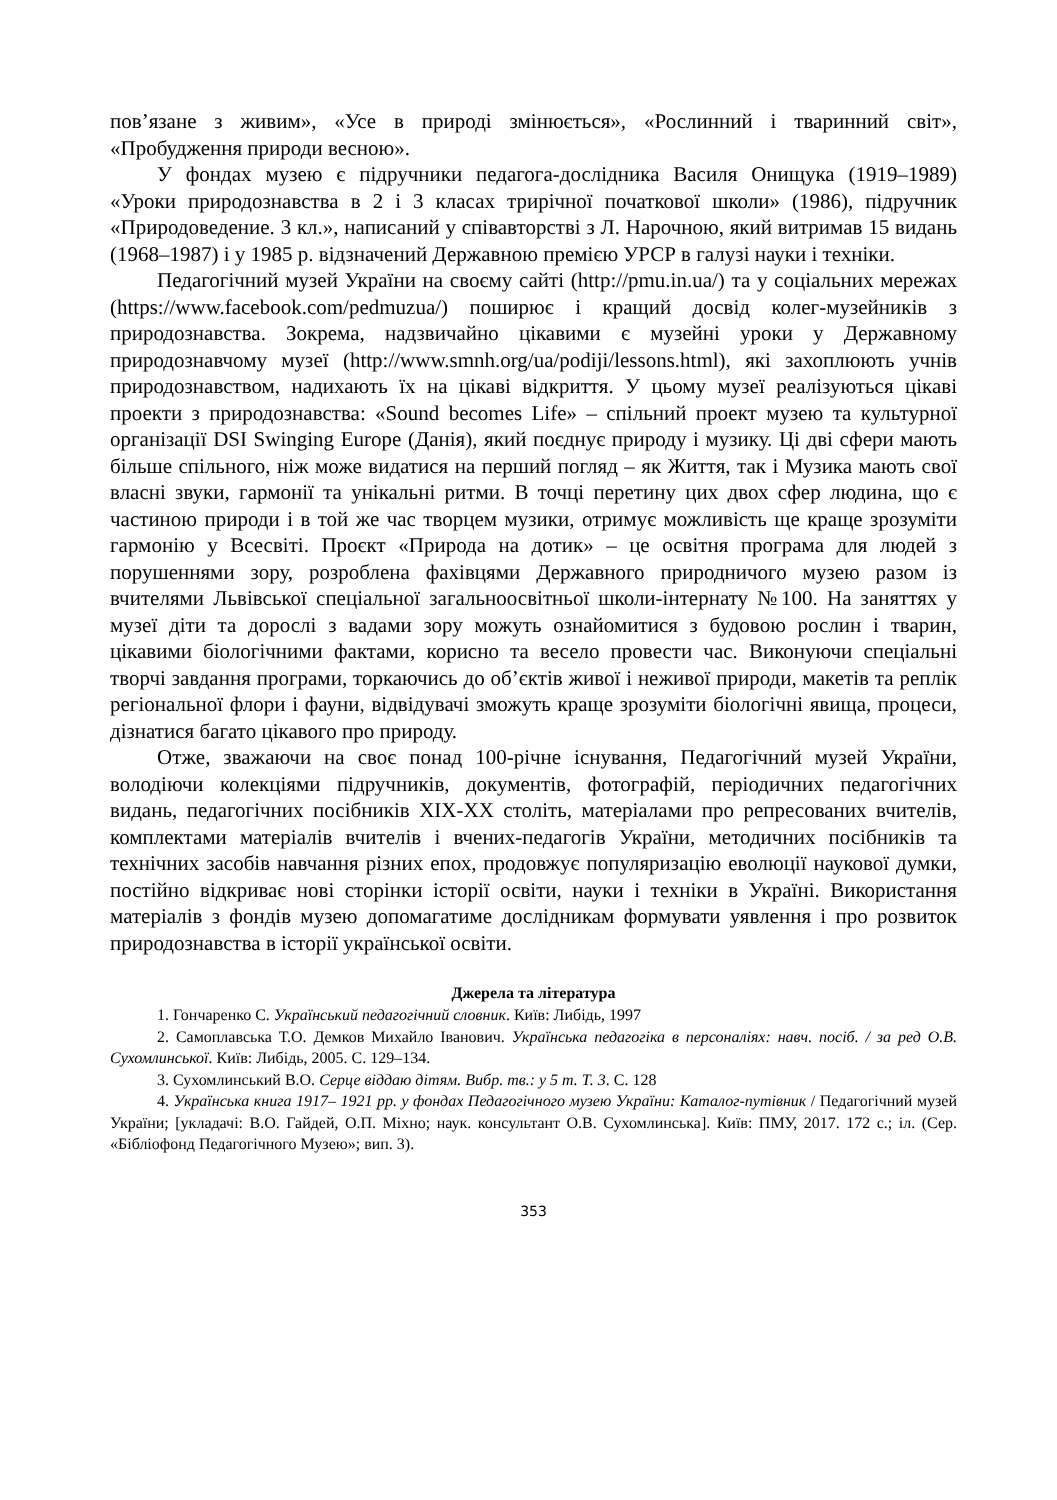пов’язане з живим», «Усе в природі змінюється», «Рослинний і тваринний світ», «Пробудження природи весною».
У фондах музею є підручники педагога-дослідника Василя Онищука (1919–1989) «Уроки природознавства в 2 і 3 класах трирічної початкової школи» (1986), підручник «Природоведение. 3 кл.», написаний у співавторстві з Л. Нарочною, який витримав 15 видань (1968–1987) і у 1985 р. відзначений Державною премією УРСР в галузі науки і техніки.
Педагогічний музей України на своєму сайті (http://pmu.in.ua/) та у соціальних мережах (https://www.facebook.com/pedmuzua/) поширює і кращий досвід колег-музейників з природознавства. Зокрема, надзвичайно цікавими є музейні уроки у Державному природознавчому музеї (http://www.smnh.org/ua/podiji/lessons.html), які захоплюють учнів природознавством, надихають їх на цікаві відкриття. У цьому музеї реалізуються цікаві проекти з природознавства: «Sound becomes Life» – спільний проект музею та культурної організації DSI Swinging Europe (Данія), який поєднує природу і музику. Ці дві сфери мають більше спільного, ніж може видатися на перший погляд – як Життя, так і Музика мають свої власні звуки, гармонії та унікальні ритми. В точці перетину цих двох сфер людина, що є частиною природи і в той же час творцем музики, отримує можливість ще краще зрозуміти гармонію у Всесвіті. Проєкт «Природа на дотик» – це освітня програма для людей з порушеннями зору, розроблена фахівцями Державного природничого музею разом із вчителями Львівської спеціальної загальноосвітньої школи-інтернату №100. На заняттях у музеї діти та дорослі з вадами зору можуть ознайомитися з будовою рослин і тварин, цікавими біологічними фактами, корисно та весело провести час. Виконуючи спеціальні творчі завдання програми, торкаючись до об’єктів живої і неживої природи, макетів та реплік регіональної флори і фауни, відвідувачі зможуть краще зрозуміти біологічні явища, процеси, дізнатися багато цікавого про природу.
Отже, зважаючи на своє понад 100-річне існування, Педагогічний музей України, володіючи колекціями підручників, документів, фотографій, періодичних педагогічних видань, педагогічних посібників XIX-XX століть, матеріалами про репресованих вчителів, комплектами матеріалів вчителів і вчених-педагогів України, методичних посібників та технічних засобів навчання різних епох, продовжує популяризацію еволюції наукової думки, постійно відкриває нові сторінки історії освіти, науки і техніки в Україні. Використання матеріалів з фондів музею допомагатиме дослідникам формувати уявлення і про розвиток природознавства в історії української освіти.
Джерела та література
1. Гончаренко С. Український педагогічний словник. Київ: Либідь, 1997
2. Самоплавська Т.О. Демков Михайло Іванович. Українська педагогіка в персоналіях: навч. посіб. / за ред О.В. Сухомлинської. Київ: Либідь, 2005. С. 129–134.
3. Сухомлинський В.О. Серце віддаю дітям. Вибр. тв.: у 5 т. Т. 3. С. 128
4. Українська книга 1917– 1921 рр. у фондах Педагогічного музею України: Каталог-путівник / Педагогічний музей України; [укладачі: В.О. Гайдей, О.П. Міхно; наук. консультант О.В. Сухомлинська]. Київ: ПМУ, 2017. 172 с.; іл. (Сер. «Бібліофонд Педагогічного Музею»; вип. 3).
353